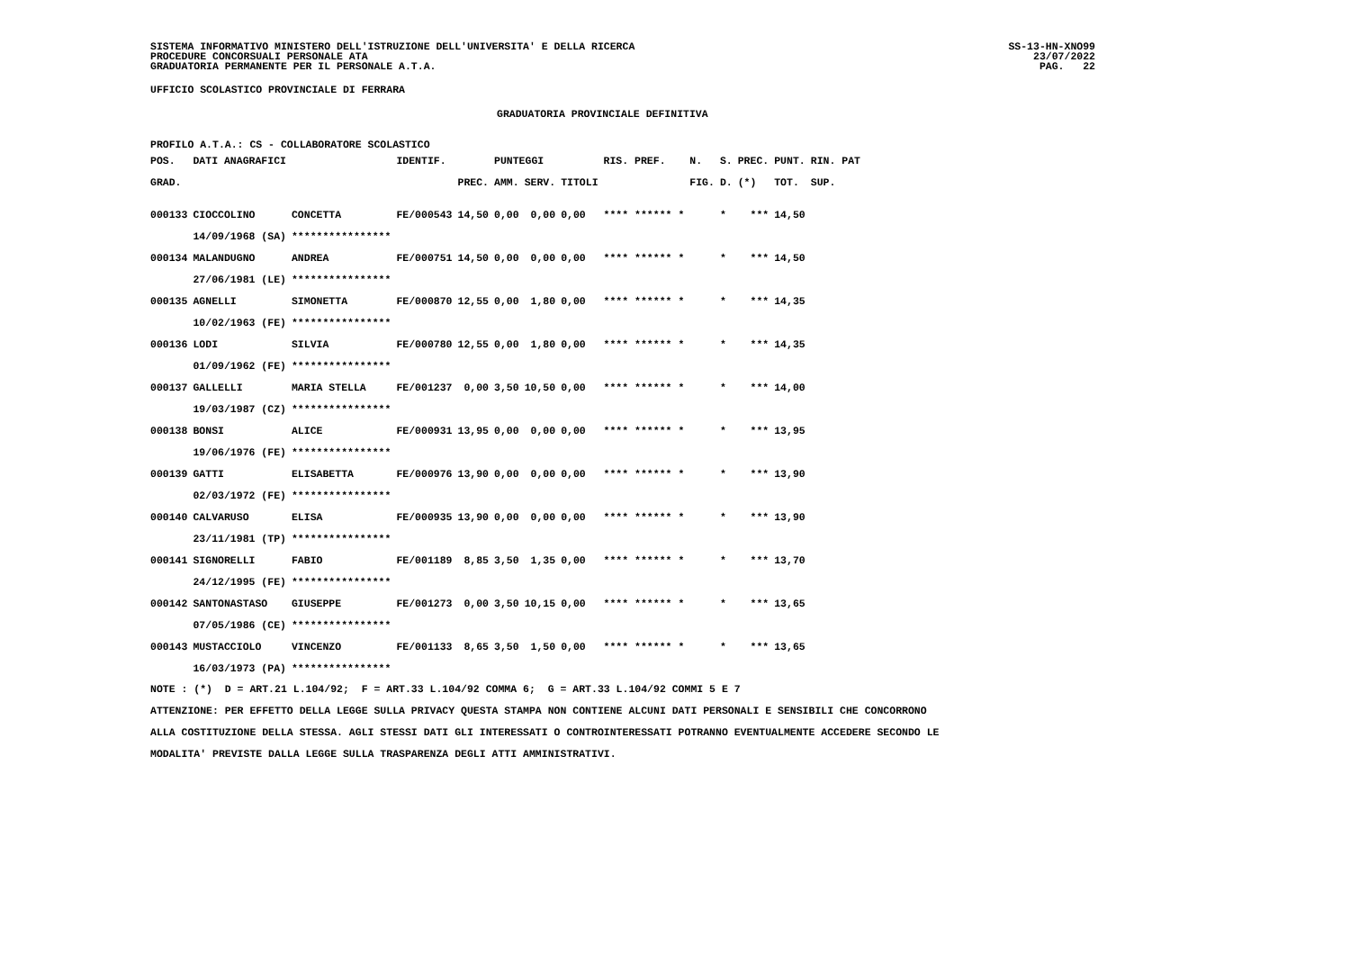SISTEMA INFORMATIVO MINISTERO DELL'ISTRUZIONE DELL'UNIVERSITA' E DELLA RICERCA
PROCEDURE CONCORSUALI PERSONALE ATA
GRADUATORIA PERMANENTE PER IL PERSONALE A.T.A.
SS-13-HN-XNO99
23/07/2022
PAG. 22
UFFICIO SCOLASTICO PROVINCIALE DI FERRARA
GRADUATORIA PROVINCIALE DEFINITIVA
PROFILO A.T.A.: CS - COLLABORATORE SCOLASTICO
| POS. | DATI ANAGRAFICI | | IDENTIF. | | PUNTEGGI | | | RIS. PREF. | N. | S. | PREC. | PUNT. | RIN. PAT |
| --- | --- | --- | --- | --- | --- | --- | --- | --- | --- | --- | --- | --- | --- |
| GRAD. | | | | PREC. | AMM. | SERV. | TITOLI | | FIG. | D. | (*) | TOT. | SUP. |
| 000133 | CIOCCOLINO | CONCETTA | FE/000543 | 14,50 | 0,00 | 0,00 | 0,00 | **** ****** * | | * | *** | 14,50 | |
| | 14/09/1968 (SA) | **************** | | | | | | | | | | | |
| 000134 | MALANDUGNO | ANDREA | FE/000751 | 14,50 | 0,00 | 0,00 | 0,00 | **** ****** * | | * | *** | 14,50 | |
| | 27/06/1981 (LE) | **************** | | | | | | | | | | | |
| 000135 | AGNELLI | SIMONETTA | FE/000870 | 12,55 | 0,00 | 1,80 | 0,00 | **** ****** * | | * | *** | 14,35 | |
| | 10/02/1963 (FE) | **************** | | | | | | | | | | | |
| 000136 | LODI | SILVIA | FE/000780 | 12,55 | 0,00 | 1,80 | 0,00 | **** ****** * | | * | *** | 14,35 | |
| | 01/09/1962 (FE) | **************** | | | | | | | | | | | |
| 000137 | GALLELLI | MARIA STELLA | FE/001237 | 0,00 | 3,50 | 10,50 | 0,00 | **** ****** * | | * | *** | 14,00 | |
| | 19/03/1987 (CZ) | **************** | | | | | | | | | | | |
| 000138 | BONSI | ALICE | FE/000931 | 13,95 | 0,00 | 0,00 | 0,00 | **** ****** * | | * | *** | 13,95 | |
| | 19/06/1976 (FE) | **************** | | | | | | | | | | | |
| 000139 | GATTI | ELISABETTA | FE/000976 | 13,90 | 0,00 | 0,00 | 0,00 | **** ****** * | | * | *** | 13,90 | |
| | 02/03/1972 (FE) | **************** | | | | | | | | | | | |
| 000140 | CALVARUSO | ELISA | FE/000935 | 13,90 | 0,00 | 0,00 | 0,00 | **** ****** * | | * | *** | 13,90 | |
| | 23/11/1981 (TP) | **************** | | | | | | | | | | | |
| 000141 | SIGNORELLI | FABIO | FE/001189 | 8,85 | 3,50 | 1,35 | 0,00 | **** ****** * | | * | *** | 13,70 | |
| | 24/12/1995 (FE) | **************** | | | | | | | | | | | |
| 000142 | SANTONASTASO | GIUSEPPE | FE/001273 | 0,00 | 3,50 | 10,15 | 0,00 | **** ****** * | | * | *** | 13,65 | |
| | 07/05/1986 (CE) | **************** | | | | | | | | | | | |
| 000143 | MUSTACCIOLO | VINCENZO | FE/001133 | 8,65 | 3,50 | 1,50 | 0,00 | **** ****** * | | * | *** | 13,65 | |
| | 16/03/1973 (PA) | **************** | | | | | | | | | | | |
NOTE : (*) D = ART.21 L.104/92; F = ART.33 L.104/92 COMMA 6; G = ART.33 L.104/92 COMMI 5 E 7
ATTENZIONE: PER EFFETTO DELLA LEGGE SULLA PRIVACY QUESTA STAMPA NON CONTIENE ALCUNI DATI PERSONALI E SENSIBILI CHE CONCORRONO
ALLA COSTITUZIONE DELLA STESSA. AGLI STESSI DATI GLI INTERESSATI O CONTROINTERESSATI POTRANNO EVENTUALMENTE ACCEDERE SECONDO LE
MODALITA' PREVISTE DALLA LEGGE SULLA TRASPARENZA DEGLI ATTI AMMINISTRATIVI.